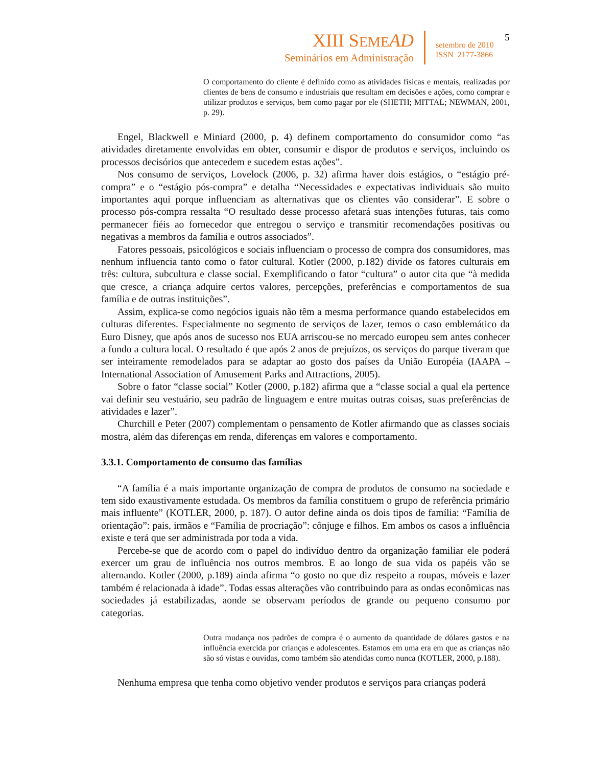XIII SEME AD
Seminários em Administração
setembro de 2010
ISSN 2177-3866
5
O comportamento do cliente é definido como as atividades físicas e mentais, realizadas por clientes de bens de consumo e industriais que resultam em decisões e ações, como comprar e utilizar produtos e serviços, bem como pagar por ele (SHETH; MITTAL; NEWMAN, 2001, p. 29).
Engel, Blackwell e Miniard (2000, p. 4) definem comportamento do consumidor como “as atividades diretamente envolvidas em obter, consumir e dispor de produtos e serviços, incluindo os processos decisórios que antecedem e sucedem estas ações”.
Nos consumo de serviços, Lovelock (2006, p. 32) afirma haver dois estágios, o “estágio pré-compra” e o “estágio pós-compra” e detalha “Necessidades e expectativas individuais são muito importantes aqui porque influenciam as alternativas que os clientes vão considerar”. E sobre o processo pós-compra ressalta “O resultado desse processo afetará suas intenções futuras, tais como permanecer fiéis ao fornecedor que entregou o serviço e transmitir recomendações positivas ou negativas a membros da família e outros associados”.
Fatores pessoais, psicológicos e sociais influenciam o processo de compra dos consumidores, mas nenhum influencia tanto como o fator cultural. Kotler (2000, p.182) divide os fatores culturais em três: cultura, subcultura e classe social. Exemplificando o fator “cultura” o autor cita que “à medida que cresce, a criança adquire certos valores, percepções, preferências e comportamentos de sua família e de outras instituições”.
Assim, explica-se como negócios iguais não têm a mesma performance quando estabelecidos em culturas diferentes. Especialmente no segmento de serviços de lazer, temos o caso emblemático da Euro Disney, que após anos de sucesso nos EUA arriscou-se no mercado europeu sem antes conhecer a fundo a cultura local. O resultado é que após 2 anos de prejuízos, os serviços do parque tiveram que ser inteiramente remodelados para se adaptar ao gosto dos países da União Européia (IAAPA – International Association of Amusement Parks and Attractions, 2005).
Sobre o fator “classe social” Kotler (2000, p.182) afirma que a “classe social a qual ela pertence vai definir seu vestuário, seu padrão de linguagem e entre muitas outras coisas, suas preferências de atividades e lazer”.
Churchill e Peter (2007) complementam o pensamento de Kotler afirmando que as classes sociais mostra, além das diferenças em renda, diferenças em valores e comportamento.
3.3.1. Comportamento de consumo das famílias
“A família é a mais importante organização de compra de produtos de consumo na sociedade e tem sido exaustivamente estudada. Os membros da família constituem o grupo de referência primário mais influente” (KOTLER, 2000, p. 187). O autor define ainda os dois tipos de família: “Família de orientação”: pais, irmãos e “Família de procriação”: cônjuge e filhos. Em ambos os casos a influência existe e terá que ser administrada por toda a vida.
Percebe-se que de acordo com o papel do indivíduo dentro da organização familiar ele poderá exercer um grau de influência nos outros membros. E ao longo de sua vida os papéis vão se alternando. Kotler (2000, p.189) ainda afirma “o gosto no que diz respeito a roupas, móveis e lazer também é relacionada à idade”. Todas essas alterações vão contribuindo para as ondas econômicas nas sociedades já estabilizadas, aonde se observam períodos de grande ou pequeno consumo por categorias.
Outra mudança nos padrões de compra é o aumento da quantidade de dólares gastos e na influência exercida por crianças e adolescentes. Estamos em uma era em que as crianças não são só vistas e ouvidas, como também são atendidas como nunca (KOTLER, 2000, p.188).
Nenhuma empresa que tenha como objetivo vender produtos e serviços para crianças poderá